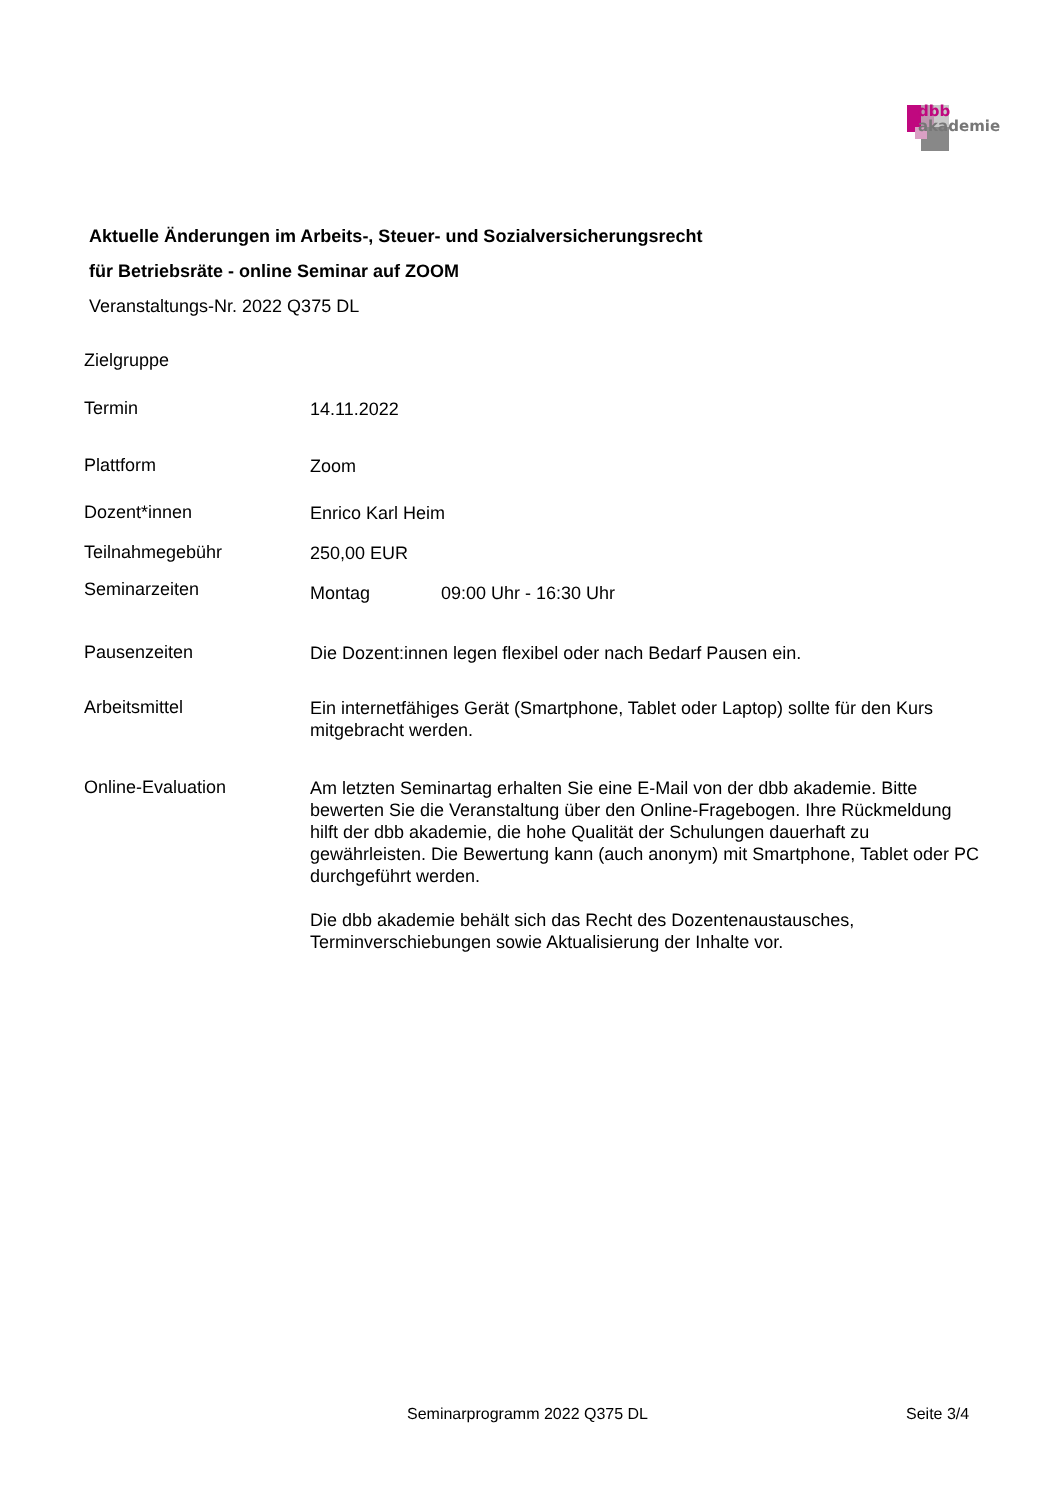dbb
akademie
Aktuelle Änderungen im Arbeits-, Steuer- und Sozialversicherungsrecht
für Betriebsräte - online Seminar auf ZOOM
Veranstaltungs-Nr. 2022 Q375 DL
Zielgruppe
Termin
14.11.2022
Plattform
Zoom
Dozent*innen
Enrico Karl Heim
Teilnahmegebühr
250,00 EUR
Seminarzeiten
Montag 09:00 Uhr - 16:30 Uhr
Pausenzeiten
Die Dozent:innen legen flexibel oder nach Bedarf Pausen ein.
Arbeitsmittel
Ein internetfähiges Gerät (Smartphone, Tablet oder Laptop) sollte für den Kurs mitgebracht werden.
Online-Evaluation
Am letzten Seminartag erhalten Sie eine E-Mail von der dbb akademie. Bitte bewerten Sie die Veranstaltung über den Online-Fragebogen. Ihre Rückmeldung hilft der dbb akademie, die hohe Qualität der Schulungen dauerhaft zu gewährleisten. Die Bewertung kann (auch anonym) mit Smartphone, Tablet oder PC durchgeführt werden.
Die dbb akademie behält sich das Recht des Dozentenaustausches, Terminverschiebungen sowie Aktualisierung der Inhalte vor.
Seminarprogramm 2022 Q375 DL Seite 3/4